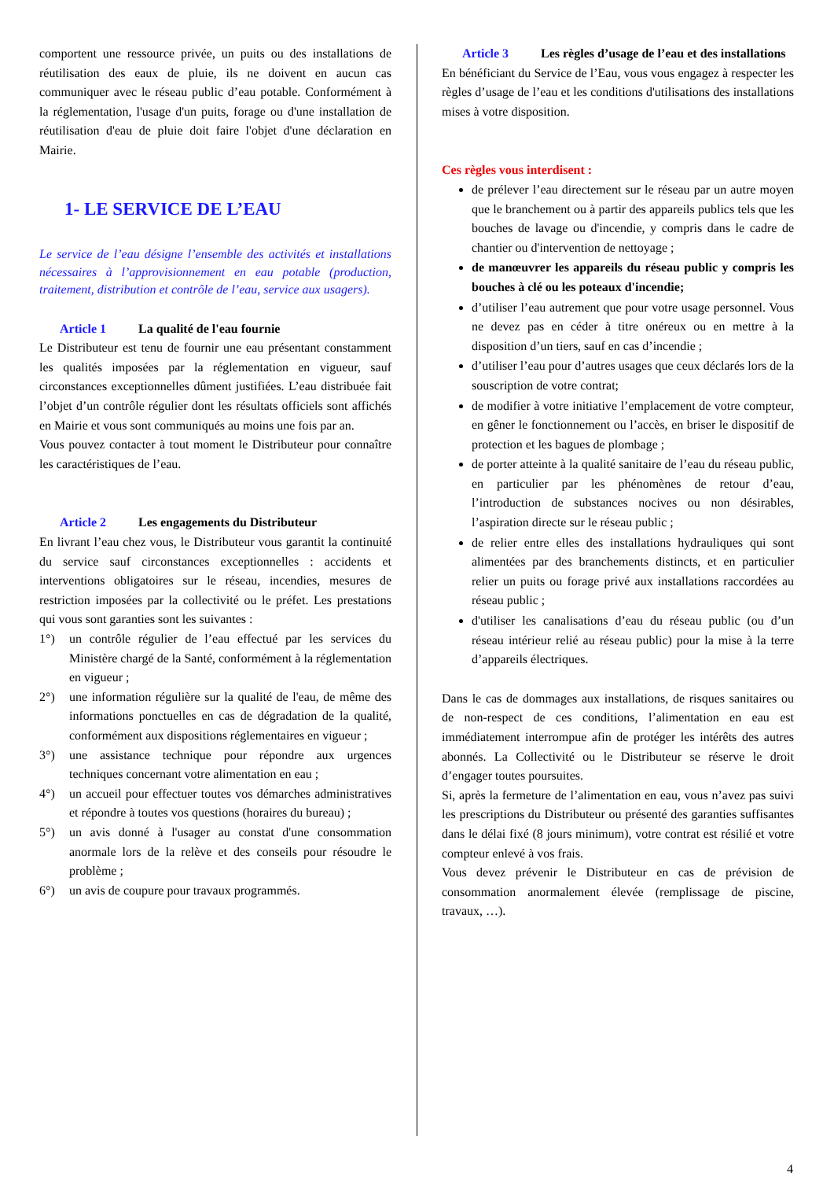comportent une ressource privée, un puits ou des installations de réutilisation des eaux de pluie, ils ne doivent en aucun cas communiquer avec le réseau public d’eau potable. Conformément à la réglementation, l'usage d'un puits, forage ou d'une installation de réutilisation d'eau de pluie doit faire l'objet d'une déclaration en Mairie.
1- LE SERVICE DE L’EAU
Le service de l’eau désigne l’ensemble des activités et installations nécessaires à l’approvisionnement en eau potable (production, traitement, distribution et contrôle de l’eau, service aux usagers).
Article 1 La qualité de l'eau fournie
Le Distributeur est tenu de fournir une eau présentant constamment les qualités imposées par la réglementation en vigueur, sauf circonstances exceptionnelles dûment justifiées. L’eau distribuée fait l’objet d’un contrôle régulier dont les résultats officiels sont affichés en Mairie et vous sont communiqués au moins une fois par an.
Vous pouvez contacter à tout moment le Distributeur pour connaître les caractéristiques de l’eau.
Article 2 Les engagements du Distributeur
En livrant l’eau chez vous, le Distributeur vous garantit la continuité du service sauf circonstances exceptionnelles : accidents et interventions obligatoires sur le réseau, incendies, mesures de restriction imposées par la collectivité ou le préfet. Les prestations qui vous sont garanties sont les suivantes :
1°) un contrôle régulier de l’eau effectué par les services du Ministère chargé de la Santé, conformément à la réglementation en vigueur ;
2°) une information régulière sur la qualité de l'eau, de même des informations ponctuelles en cas de dégradation de la qualité, conformément aux dispositions réglementaires en vigueur ;
3°) une assistance technique pour répondre aux urgences techniques concernant votre alimentation en eau ;
4°) un accueil pour effectuer toutes vos démarches administratives et répondre à toutes vos questions (horaires du bureau) ;
5°) un avis donné à l'usager au constat d'une consommation anormale lors de la relève et des conseils pour résoudre le problème ;
6°) un avis de coupure pour travaux programmés.
Article 3 Les règles d’usage de l’eau et des installations
En bénéficiant du Service de l’Eau, vous vous engagez à respecter les règles d’usage de l’eau et les conditions d'utilisations des installations mises à votre disposition.
Ces règles vous interdisent :
de prélever l’eau directement sur le réseau par un autre moyen que le branchement ou à partir des appareils publics tels que les bouches de lavage ou d'incendie, y compris dans le cadre de chantier ou d'intervention de nettoyage ;
de manœuvrer les appareils du réseau public y compris les bouches à clé ou les poteaux d'incendie;
d’utiliser l’eau autrement que pour votre usage personnel. Vous ne devez pas en céder à titre onéreux ou en mettre à la disposition d’un tiers, sauf en cas d’incendie ;
d’utiliser l’eau pour d’autres usages que ceux déclarés lors de la souscription de votre contrat;
de modifier à votre initiative l’emplacement de votre compteur, en gêner le fonctionnement ou l’accès, en briser le dispositif de protection et les bagues de plombage ;
de porter atteinte à la qualité sanitaire de l’eau du réseau public, en particulier par les phénomènes de retour d’eau, l’introduction de substances nocives ou non désirables, l’aspiration directe sur le réseau public ;
de relier entre elles des installations hydrauliques qui sont alimentées par des branchements distincts, et en particulier relier un puits ou forage privé aux installations raccordées au réseau public ;
d'utiliser les canalisations d’eau du réseau public (ou d’un réseau intérieur relié au réseau public) pour la mise à la terre d’appareils électriques.
Dans le cas de dommages aux installations, de risques sanitaires ou de non-respect de ces conditions, l’alimentation en eau est immédiatement interrompue afin de protéger les intérêts des autres abonnés. La Collectivité ou le Distributeur se réserve le droit d’engager toutes poursuites.
Si, après la fermeture de l’alimentation en eau, vous n’avez pas suivi les prescriptions du Distributeur ou présenté des garanties suffisantes dans le délai fixé (8 jours minimum), votre contrat est résilié et votre compteur enlevé à vos frais.
Vous devez prévenir le Distributeur en cas de prévision de consommation anormalement élevée (remplissage de piscine, travaux, …).
4